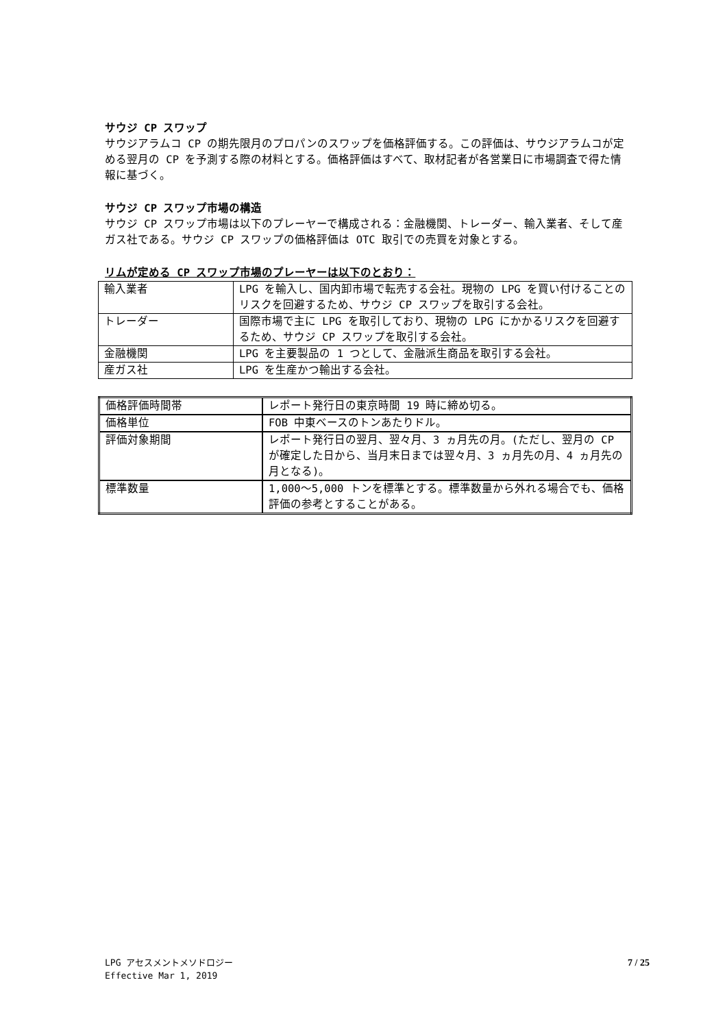サウジ CP スワップ
サウジアラムコ CP の期先限月のプロパンのスワップを価格評価する。この評価は、サウジアラムコが定める翌月の CP を予測する際の材料とする。価格評価はすべて、取材記者が各営業日に市場調査で得た情報に基づく。
サウジ CP スワップ市場の構造
サウジ CP スワップ市場は以下のプレーヤーで構成される：金融機関、トレーダー、輸入業者、そして産ガス社である。サウジ CP スワップの価格評価は OTC 取引での売買を対象とする。
リムが定める CP スワップ市場のプレーヤーは以下のとおり：
| 輸入業者 | LPG を輸入し、国内卸市場で転売する会社。現物の LPG を買い付けることのリスクを回避するため、サウジ CP スワップを取引する会社。 |
| トレーダー | 国際市場で主に LPG を取引しており、現物の LPG にかかるリスクを回避するため、サウジ CP スワップを取引する会社。 |
| 金融機関 | LPG を主要製品の 1 つとして、金融派生商品を取引する会社。 |
| 産ガス社 | LPG を生産かつ輸出する会社。 |
| 価格評価時間帯 | レポート発行日の東京時間 19 時に締め切る。 |
| 価格単位 | FOB 中東ベースのトンあたりドル。 |
| 評価対象期間 | レポート発行日の翌月、翌々月、3 ヵ月先の月。(ただし、翌月の CP が確定した日から、当月末日までは翌々月、3 ヵ月先の月、4 ヵ月先の月となる)。 |
| 標準数量 | 1,000～5,000 トンを標準とする。標準数量から外れる場合でも、価格評価の参考とすることがある。 |
LPG アセスメントメソドロジー
Effective Mar 1, 2019
7 / 25